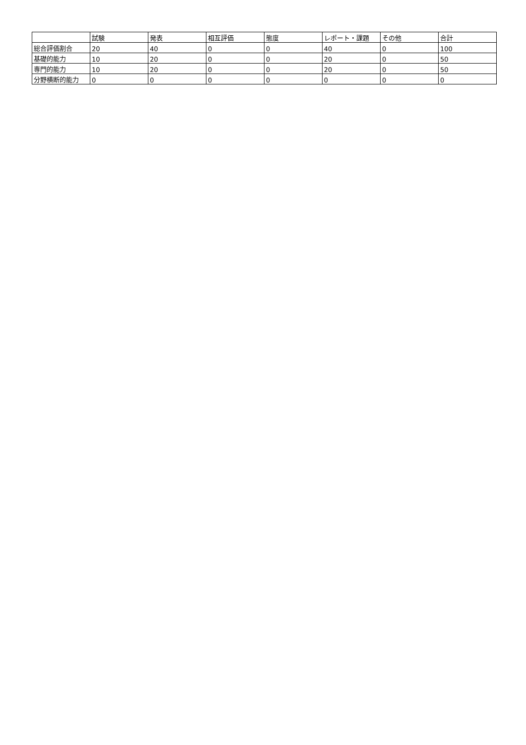| | 試験 | 発表 | 相互評価 | 態度 | レポート・課題 | その他 | 合計 |
| --- | --- | --- | --- | --- | --- | --- | --- |
| 総合評価割合 | 20 | 40 | 0 | 0 | 40 | 0 | 100 |
| 基礎的能力 | 10 | 20 | 0 | 0 | 20 | 0 | 50 |
| 専門的能力 | 10 | 20 | 0 | 0 | 20 | 0 | 50 |
| 分野横断的能力 | 0 | 0 | 0 | 0 | 0 | 0 | 0 |